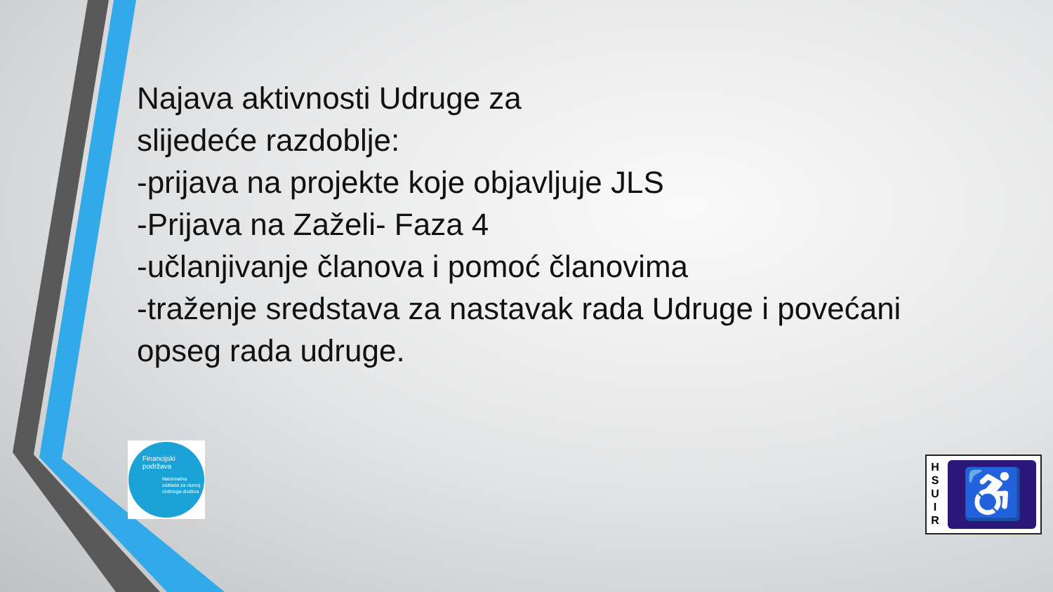Najava aktivnosti Udruge za
slijedeće razdoblje:
-prijava na projekte koje objavljuje JLS
-Prijava na Zaželi- Faza 4
-učlanjivanje članova i pomoć članovima
-traženje sredstava za nastavak rada Udruge i povećani
opseg rada udruge.
Financijski
podržava
Nacionalna zaklada za razvoj civilnoga društva
H
S
U
I
R
♿